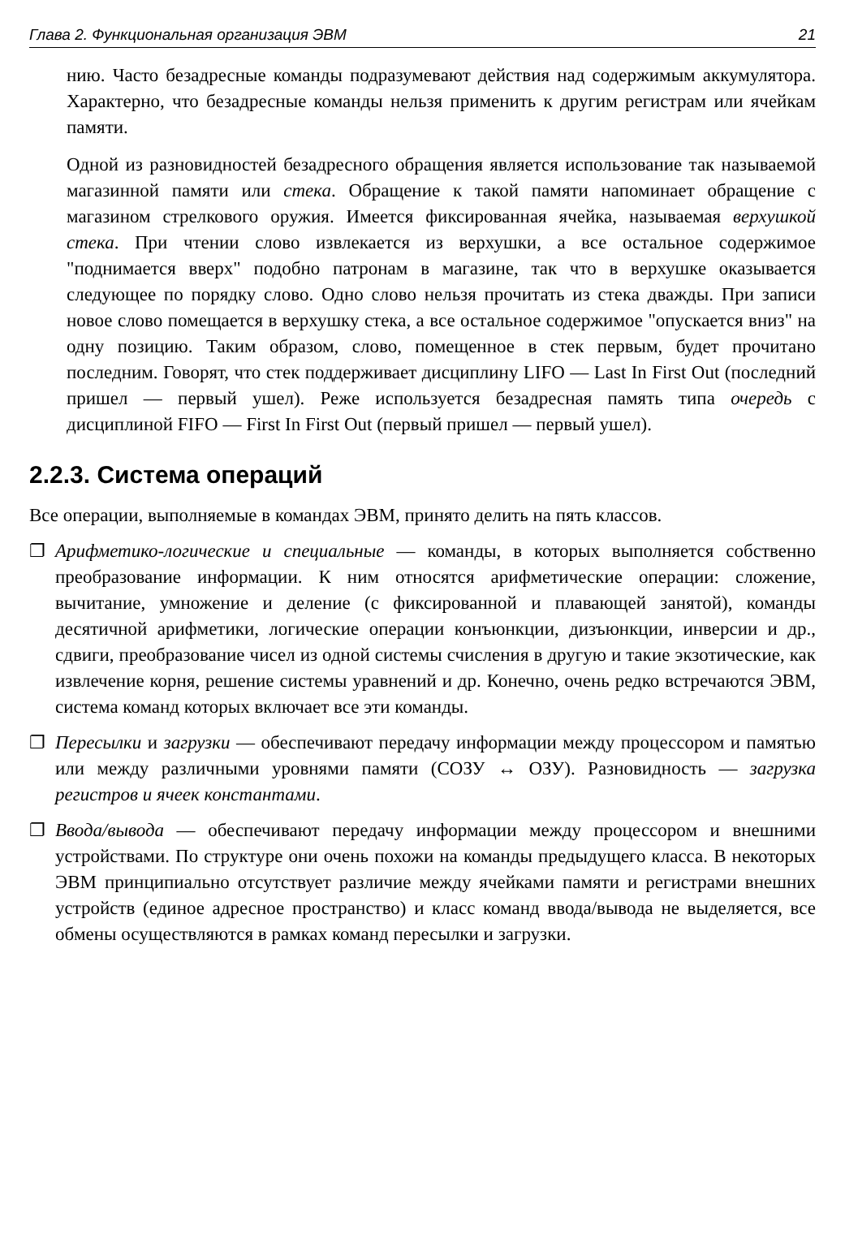Глава 2. Функциональная организация ЭВМ 21
нию. Часто безадресные команды подразумевают действия над содержимым аккумулятора. Характерно, что безадресные команды нельзя применить к другим регистрам или ячейкам памяти.
Одной из разновидностей безадресного обращения является использование так называемой магазинной памяти или стека. Обращение к такой памяти напоминает обращение с магазином стрелкового оружия. Имеется фиксированная ячейка, называемая верхушкой стека. При чтении слово извлекается из верхушки, а все остальное содержимое "поднимается вверх" подобно патронам в магазине, так что в верхушке оказывается следующее по порядку слово. Одно слово нельзя прочитать из стека дважды. При записи новое слово помещается в верхушку стека, а все остальное содержимое "опускается вниз" на одну позицию. Таким образом, слово, помещенное в стек первым, будет прочитано последним. Говорят, что стек поддерживает дисциплину LIFO — Last In First Out (последний пришел — первый ушел). Реже используется безадресная память типа очередь с дисциплиной FIFO — First In First Out (первый пришел — первый ушел).
2.2.3. Система операций
Все операции, выполняемые в командах ЭВМ, принято делить на пять классов.
❐ Арифметико-логические и специальные — команды, в которых выполняется собственно преобразование информации. К ним относятся арифметические операции: сложение, вычитание, умножение и деление (с фиксированной и плавающей занятой), команды десятичной арифметики, логические операции конъюнкции, дизъюнкции, инверсии и др., сдвиги, преобразование чисел из одной системы счисления в другую и такие экзотические, как извлечение корня, решение системы уравнений и др. Конечно, очень редко встречаются ЭВМ, система команд которых включает все эти команды.
❐ Пересылки и загрузки — обеспечивают передачу информации между процессором и памятью или между различными уровнями памяти (СОЗУ ↔ ОЗУ). Разновидность — загрузка регистров и ячеек константами.
❐ Ввода/вывода — обеспечивают передачу информации между процессором и внешними устройствами. По структуре они очень похожи на команды предыдущего класса. В некоторых ЭВМ принципиально отсутствует различие между ячейками памяти и регистрами внешних устройств (единое адресное пространство) и класс команд ввода/вывода не выделяется, все обмены осуществляются в рамках команд пересылки и загрузки.